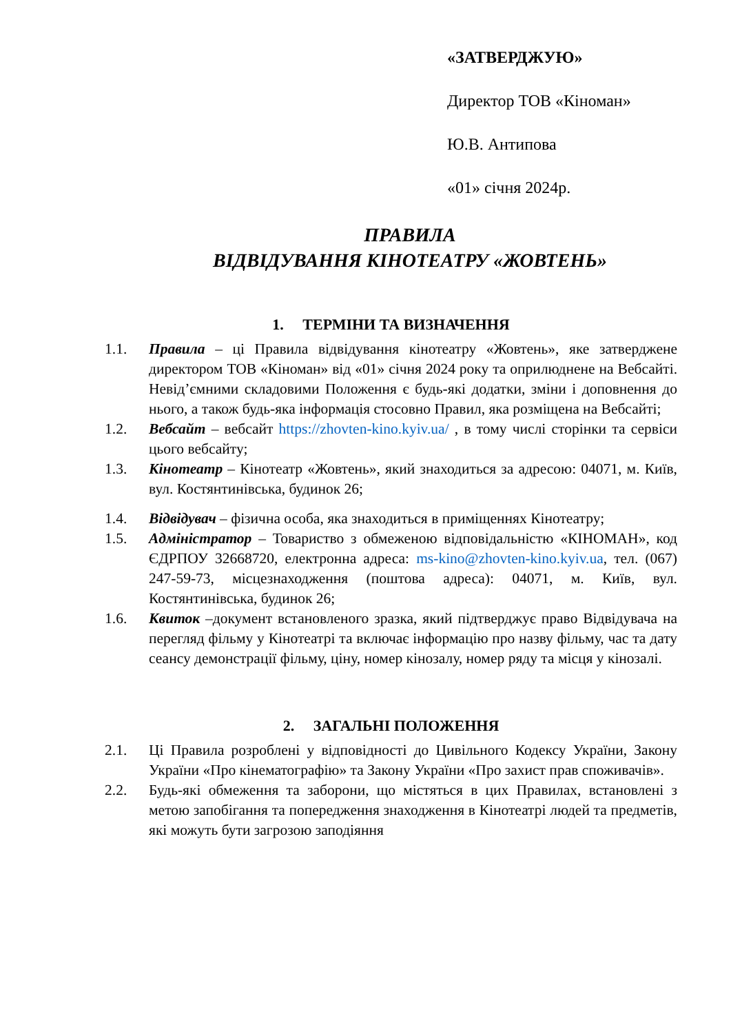«ЗАТВЕРДЖУЮ»
Директор ТОВ «Кіноман»
Ю.В. Антипова
«01» січня 2024р.
ПРАВИЛА
ВІДВІДУВАННЯ КІНОТЕАТРУ «ЖОВТЕНЬ»
1. ТЕРМІНИ ТА ВИЗНАЧЕННЯ
1.1. Правила – ці Правила відвідування кінотеатру «Жовтень», яке затверджене директором ТОВ «Кіноман» від «01» січня 2024 року та оприлюднене на Вебсайті. Невід’ємними складовими Положення є будь-які додатки, зміни і доповнення до нього, а також будь-яка інформація стосовно Правил, яка розміщена на Вебсайті;
1.2. Вебсайт – вебсайт https://zhovten-kino.kyiv.ua/ , в тому числі сторінки та сервіси цього вебсайту;
1.3. Кінотеатр – Кінотеатр «Жовтень», який знаходиться за адресою: 04071, м. Київ, вул. Костянтинівська, будинок 26;
1.4. Відвідувач – фізична особа, яка знаходиться в приміщеннях Кінотеатру;
1.5. Адміністратор – Товариство з обмеженою відповідальністю «КІНОМАН», код ЄДРПОУ 32668720, електронна адреса: ms-kino@zhovten-kino.kyiv.ua, тел. (067) 247-59-73, місцезнаходження (поштова адреса): 04071, м. Київ, вул. Костянтинівська, будинок 26;
1.6. Квиток –документ встановленого зразка, який підтверджує право Відвідувача на перегляд фільму у Кінотеатрі та включає інформацію про назву фільму, час та дату сеансу демонстрації фільму, ціну, номер кінозалу, номер ряду та місця у кінозалі.
2. ЗАГАЛЬНІ ПОЛОЖЕННЯ
2.1. Ці Правила розроблені у відповідності до Цивільного Кодексу України, Закону України «Про кінематографію» та Закону України «Про захист прав споживачів».
2.2. Будь-які обмеження та заборони, що містяться в цих Правилах, встановлені з метою запобігання та попередження знаходження в Кінотеатрі людей та предметів, які можуть бути загрозою заподіяння